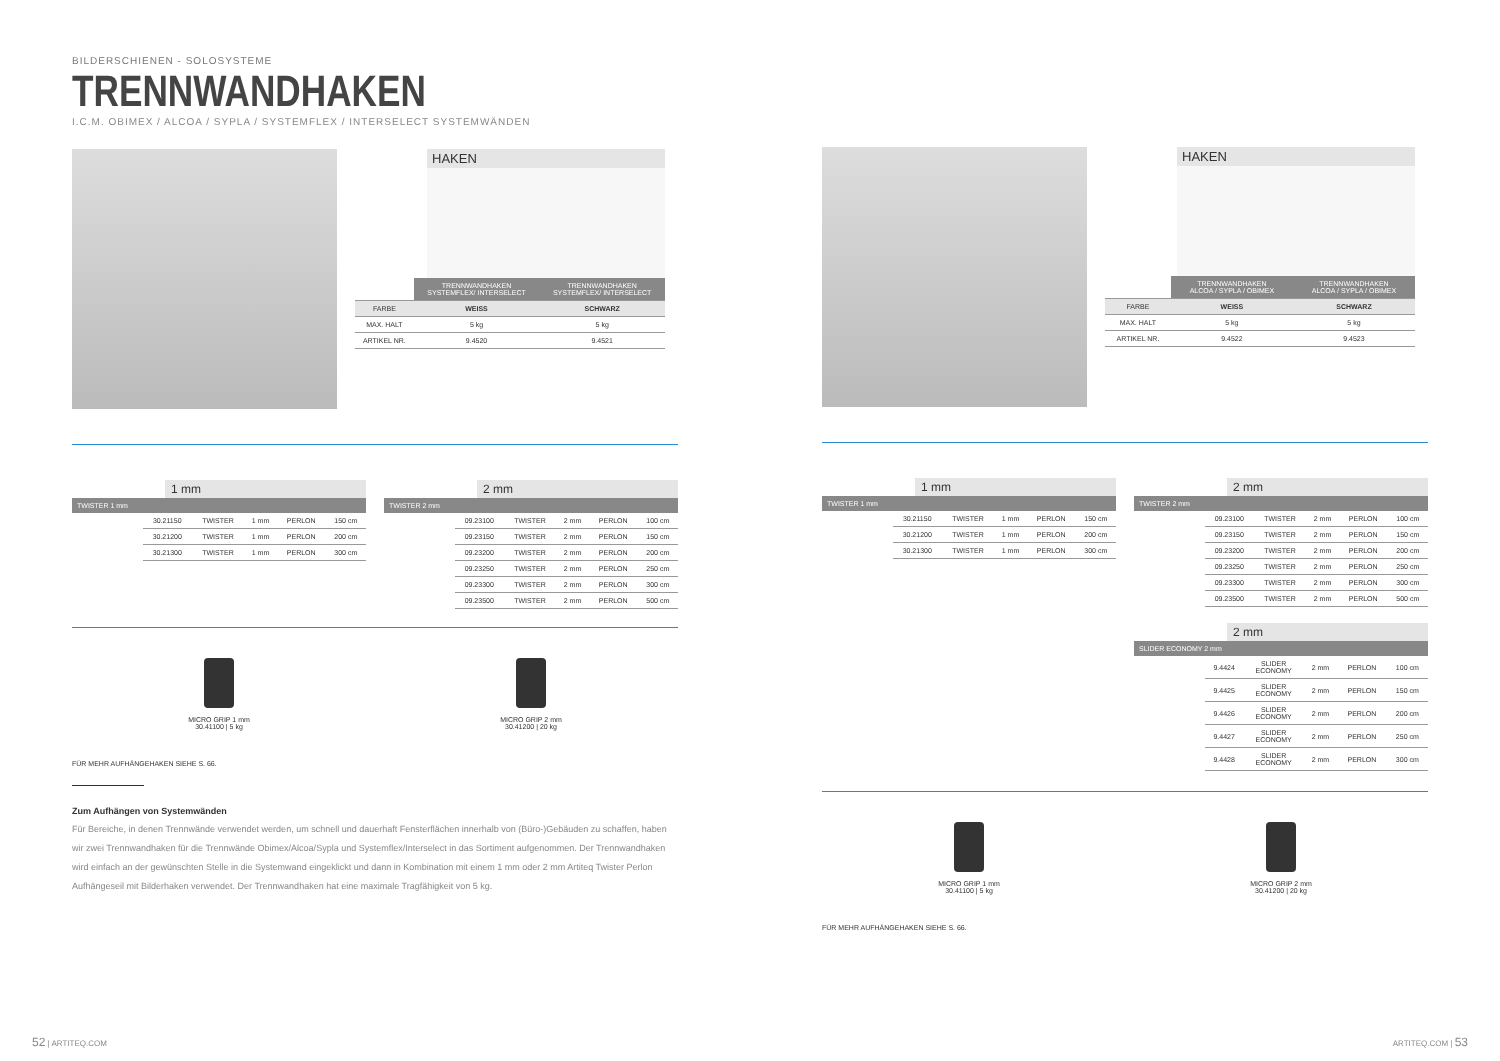BILDERSCHIENEN - SOLOSYSTEME
TRENNWANDHAKEN
I.C.M. OBIMEX / ALCOA / SYPLA / SYSTEMFLEX / INTERSELECT SYSTEMWÄNDEN
HAKEN
| | TRENNWANDHAKEN SYSTEMFLEX/ INTERSELECT | TRENNWANDHAKEN SYSTEMFLEX/ INTERSELECT |
| --- | --- | --- |
| FARBE | WEISS | SCHWARZ |
| MAX. HALT | 5 kg | 5 kg |
| ARTIKEL NR. | 9.4520 | 9.4521 |
1 mm
TWISTER 1 mm
| 30.21150 | TWISTER | 1 mm | PERLON | 150 cm |
| 30.21200 | TWISTER | 1 mm | PERLON | 200 cm |
| 30.21300 | TWISTER | 1 mm | PERLON | 300 cm |
2 mm
TWISTER 2 mm
| 09.23100 | TWISTER | 2 mm | PERLON | 100 cm |
| 09.23150 | TWISTER | 2 mm | PERLON | 150 cm |
| 09.23200 | TWISTER | 2 mm | PERLON | 200 cm |
| 09.23250 | TWISTER | 2 mm | PERLON | 250 cm |
| 09.23300 | TWISTER | 2 mm | PERLON | 300 cm |
| 09.23500 | TWISTER | 2 mm | PERLON | 500 cm |
MICRO GRIP 1 mm
30.41100 | 5 kg
MICRO GRIP 2 mm
30.41200 | 20 kg
FÜR MEHR AUFHÄNGEHAKEN SIEHE S. 66.
Zum Aufhängen von Systemwänden
Für Bereiche, in denen Trennwände verwendet werden, um schnell und dauerhaft Fensterflächen innerhalb von (Büro-)Gebäuden zu schaffen, haben wir zwei Trennwandhaken für die Trennwände Obimex/Alcoa/Sypla und Systemflex/Interselect in das Sortiment aufgenommen. Der Trennwandhaken wird einfach an der gewünschten Stelle in die Systemwand eingeklickt und dann in Kombination mit einem 1 mm oder 2 mm Artiteq Twister Perlon Aufhängeseil mit Bilderhaken verwendet. Der Trennwandhaken hat eine maximale Tragfähigkeit von 5 kg.
52 | ARTITEQ.COM
HAKEN
| | TRENNWANDHAKEN ALCOA / SYPLA / OBIMEX | TRENNWANDHAKEN ALCOA / SYPLA / OBIMEX |
| --- | --- | --- |
| FARBE | WEISS | SCHWARZ |
| MAX. HALT | 5 kg | 5 kg |
| ARTIKEL NR. | 9.4522 | 9.4523 |
1 mm
TWISTER 1 mm
| 30.21150 | TWISTER | 1 mm | PERLON | 150 cm |
| 30.21200 | TWISTER | 1 mm | PERLON | 200 cm |
| 30.21300 | TWISTER | 1 mm | PERLON | 300 cm |
2 mm
TWISTER 2 mm
| 09.23100 | TWISTER | 2 mm | PERLON | 100 cm |
| 09.23150 | TWISTER | 2 mm | PERLON | 150 cm |
| 09.23200 | TWISTER | 2 mm | PERLON | 200 cm |
| 09.23250 | TWISTER | 2 mm | PERLON | 250 cm |
| 09.23300 | TWISTER | 2 mm | PERLON | 300 cm |
| 09.23500 | TWISTER | 2 mm | PERLON | 500 cm |
2 mm
SLIDER ECONOMY 2 mm
| 9.4424 | SLIDER ECONOMY | 2 mm | PERLON | 100 cm |
| 9.4425 | SLIDER ECONOMY | 2 mm | PERLON | 150 cm |
| 9.4426 | SLIDER ECONOMY | 2 mm | PERLON | 200 cm |
| 9.4427 | SLIDER ECONOMY | 2 mm | PERLON | 250 cm |
| 9.4428 | SLIDER ECONOMY | 2 mm | PERLON | 300 cm |
MICRO GRIP 1 mm
30.41100 | 5 kg
MICRO GRIP 2 mm
30.41200 | 20 kg
FÜR MEHR AUFHÄNGEHAKEN SIEHE S. 66.
ARTITEQ.COM | 53